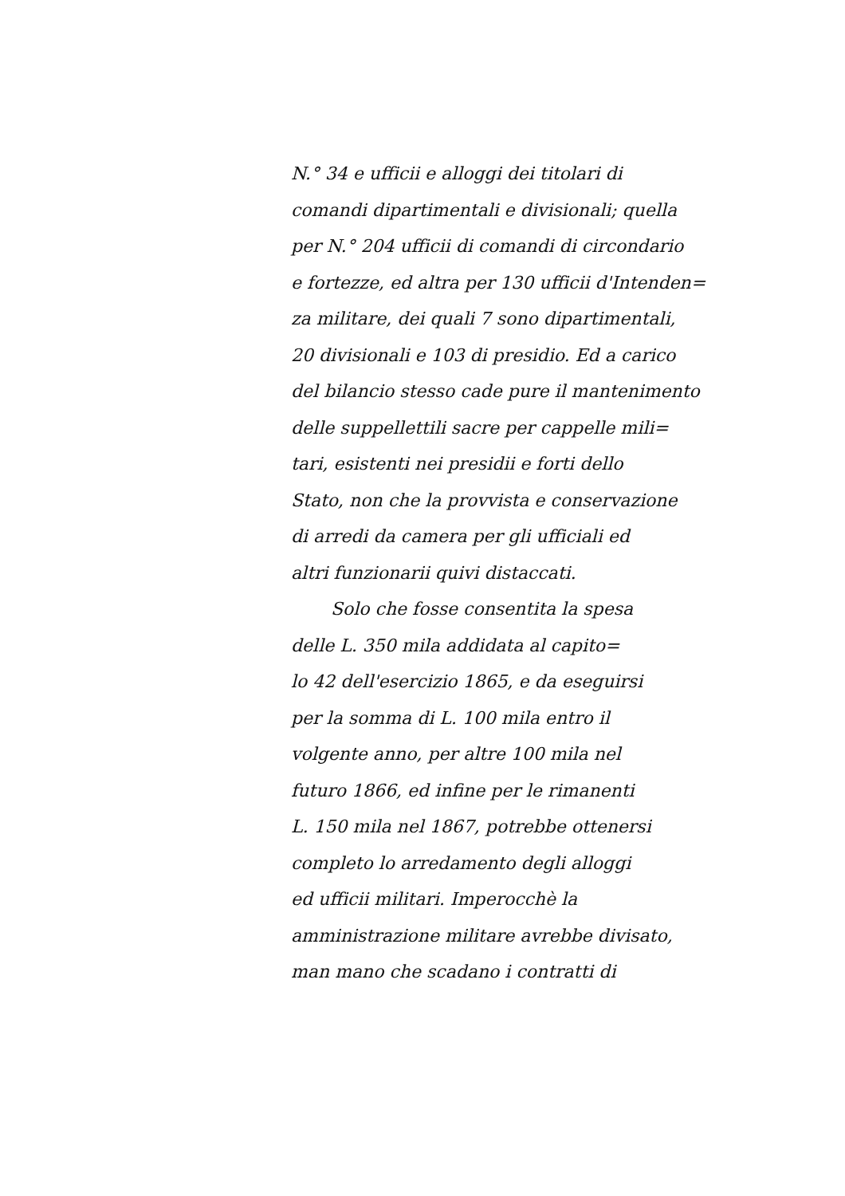N.° 34 e ufficii e alloggi dei titolari di
comandi dipartimentali e divisionali; quella
per N.° 204 ufficii di comandi di circondario
e fortezze, ed altra per 130 ufficii d'Intenden=
za militare, dei quali 7 sono dipartimentali,
20 divisionali e 103 di presidio. Ed a carico
del bilancio stesso cade pure il mantenimento
delle suppellettili sacre per cappelle mili=
tari, esistenti nei presidii e forti dello
Stato, non che la provvista e conservazione
di arredi da camera per gli ufficiali ed
altri funzionarii quivi distaccati.
Solo che fosse consentita la spesa
delle L. 350 mila addidata al capito=
lo 42 dell'esercizio 1865, e da eseguirsi
per la somma di L. 100 mila entro il
volgente anno, per altre 100 mila nel
futuro 1866, ed infine per le rimanenti
L. 150 mila nel 1867, potrebbe ottenersi
completo lo arredamento degli alloggi
ed ufficii militari. Imperocchè la
amministrazione militare avrebbe divisato,
man mano che scadano i contratti di